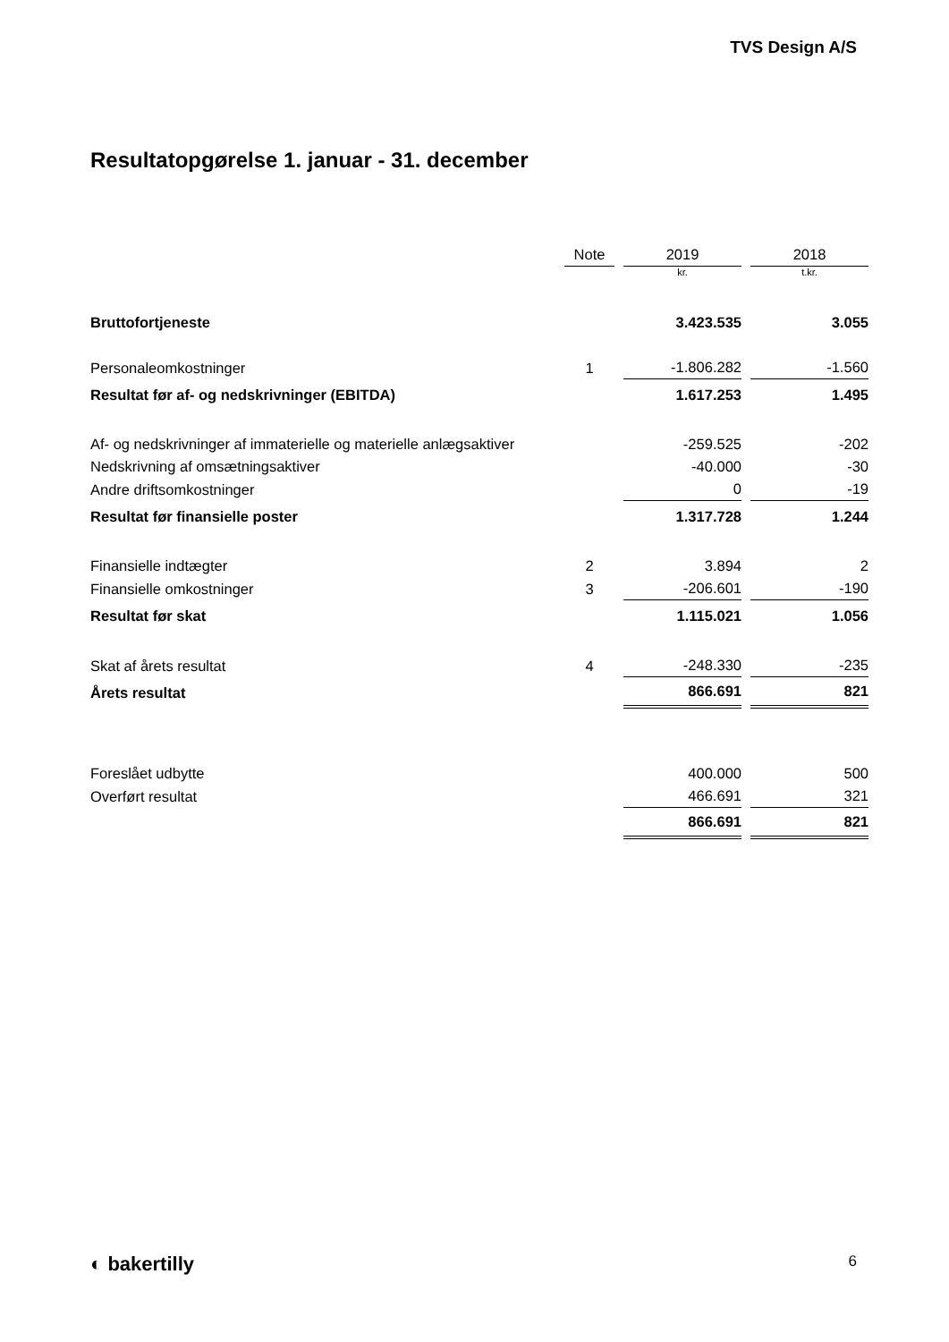TVS Design A/S
Resultatopgørelse 1. januar - 31. december
| | Note | | 2019 | | 2018 |
| --- | --- | --- | --- | --- | --- |
| | | | kr. | | t.kr. |
| Bruttofortjeneste | | | 3.423.535 | | 3.055 |
| Personaleomkostninger | 1 | | -1.806.282 | | -1.560 |
| Resultat før af- og nedskrivninger (EBITDA) | | | 1.617.253 | | 1.495 |
| Af- og nedskrivninger af immaterielle og materielle anlægsaktiver | | | -259.525 | | -202 |
| Nedskrivning af omsætningsaktiver | | | -40.000 | | -30 |
| Andre driftsomkostninger | | | 0 | | -19 |
| Resultat før finansielle poster | | | 1.317.728 | | 1.244 |
| Finansielle indtægter | 2 | | 3.894 | | 2 |
| Finansielle omkostninger | 3 | | -206.601 | | -190 |
| Resultat før skat | | | 1.115.021 | | 1.056 |
| Skat af årets resultat | 4 | | -248.330 | | -235 |
| Årets resultat | | | 866.691 | | 821 |
| Foreslået udbytte | | | 400.000 | | 500 |
| Overført resultat | | | 466.691 | | 321 |
| | | | 866.691 | | 821 |
◐ bakertilly 6